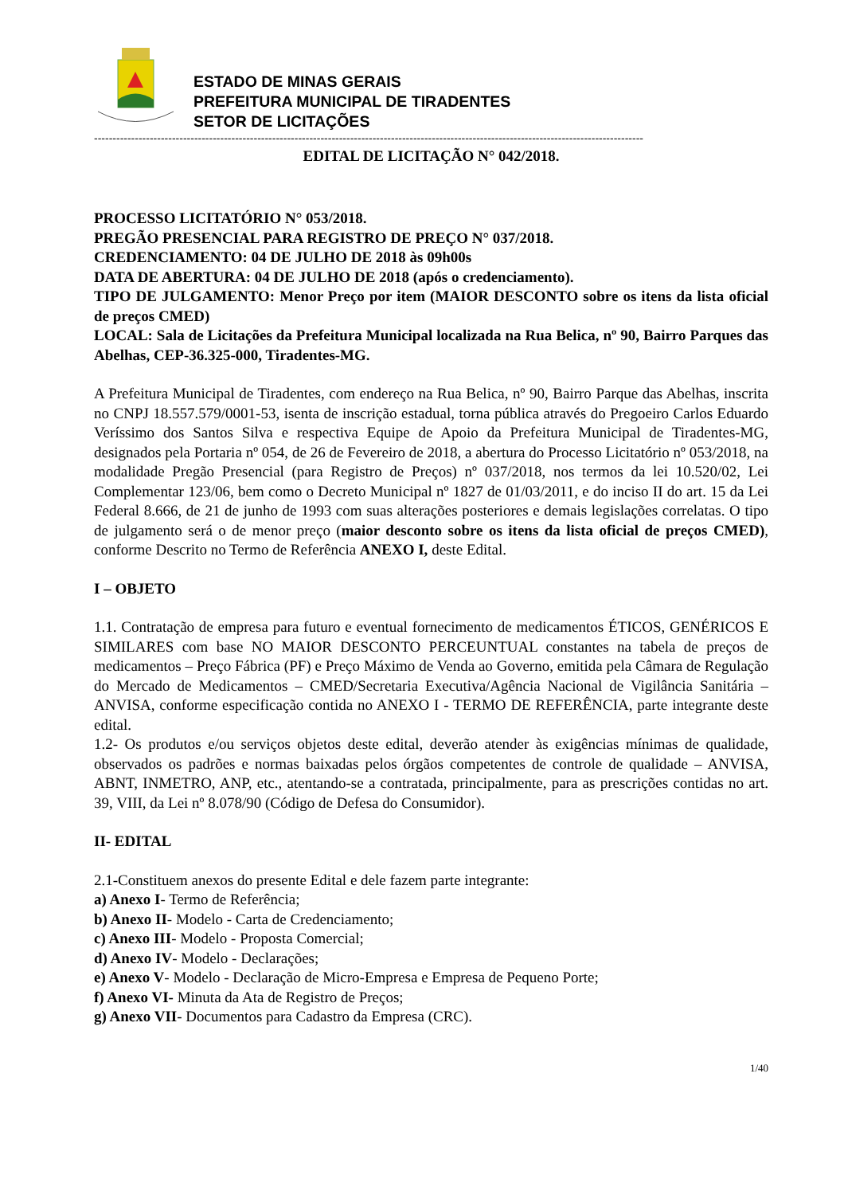ESTADO DE MINAS GERAIS
PREFEITURA MUNICIPAL DE TIRADENTES
SETOR DE LICITAÇÕES
----------------------------------------------------------------------------------------------------------------------------------------------------
EDITAL DE LICITAÇÃO N° 042/2018.
PROCESSO LICITATÓRIO N° 053/2018.
PREGÃO PRESENCIAL PARA REGISTRO DE PREÇO N° 037/2018.
CREDENCIAMENTO: 04 DE JULHO DE 2018 às 09h00s
DATA DE ABERTURA: 04 DE JULHO DE 2018 (após o credenciamento).
TIPO DE JULGAMENTO: Menor Preço por item (MAIOR DESCONTO sobre os itens da lista oficial de preços CMED)
LOCAL: Sala de Licitações da Prefeitura Municipal localizada na Rua Belica, nº 90, Bairro Parques das Abelhas, CEP-36.325-000, Tiradentes-MG.
A Prefeitura Municipal de Tiradentes, com endereço na Rua Belica, nº 90, Bairro Parque das Abelhas, inscrita no CNPJ 18.557.579/0001-53, isenta de inscrição estadual, torna pública através do Pregoeiro Carlos Eduardo Veríssimo dos Santos Silva e respectiva Equipe de Apoio da Prefeitura Municipal de Tiradentes-MG, designados pela Portaria nº 054, de 26 de Fevereiro de 2018, a abertura do Processo Licitatório nº 053/2018, na modalidade Pregão Presencial (para Registro de Preços) nº 037/2018, nos termos da lei 10.520/02, Lei Complementar 123/06, bem como o Decreto Municipal nº 1827 de 01/03/2011, e do inciso II do art. 15 da Lei Federal 8.666, de 21 de junho de 1993 com suas alterações posteriores e demais legislações correlatas. O tipo de julgamento será o de menor preço (maior desconto sobre os itens da lista oficial de preços CMED), conforme Descrito no Termo de Referência ANEXO I, deste Edital.
I – OBJETO
1.1. Contratação de empresa para futuro e eventual fornecimento de medicamentos ÉTICOS, GENÉRICOS E SIMILARES com base NO MAIOR DESCONTO PERCEUNTUAL constantes na tabela de preços de medicamentos – Preço Fábrica (PF) e Preço Máximo de Venda ao Governo, emitida pela Câmara de Regulação do Mercado de Medicamentos – CMED/Secretaria Executiva/Agência Nacional de Vigilância Sanitária – ANVISA, conforme especificação contida no ANEXO I - TERMO DE REFERÊNCIA, parte integrante deste edital.
1.2- Os produtos e/ou serviços objetos deste edital, deverão atender às exigências mínimas de qualidade, observados os padrões e normas baixadas pelos órgãos competentes de controle de qualidade – ANVISA, ABNT, INMETRO, ANP, etc., atentando-se a contratada, principalmente, para as prescrições contidas no art. 39, VIII, da Lei nº 8.078/90 (Código de Defesa do Consumidor).
II- EDITAL
2.1-Constituem anexos do presente Edital e dele fazem parte integrante:
a) Anexo I- Termo de Referência;
b) Anexo II- Modelo - Carta de Credenciamento;
c) Anexo III- Modelo - Proposta Comercial;
d) Anexo IV- Modelo - Declarações;
e) Anexo V- Modelo - Declaração de Micro-Empresa e Empresa de Pequeno Porte;
f) Anexo VI- Minuta da Ata de Registro de Preços;
g) Anexo VII- Documentos para Cadastro da Empresa (CRC).
1/40